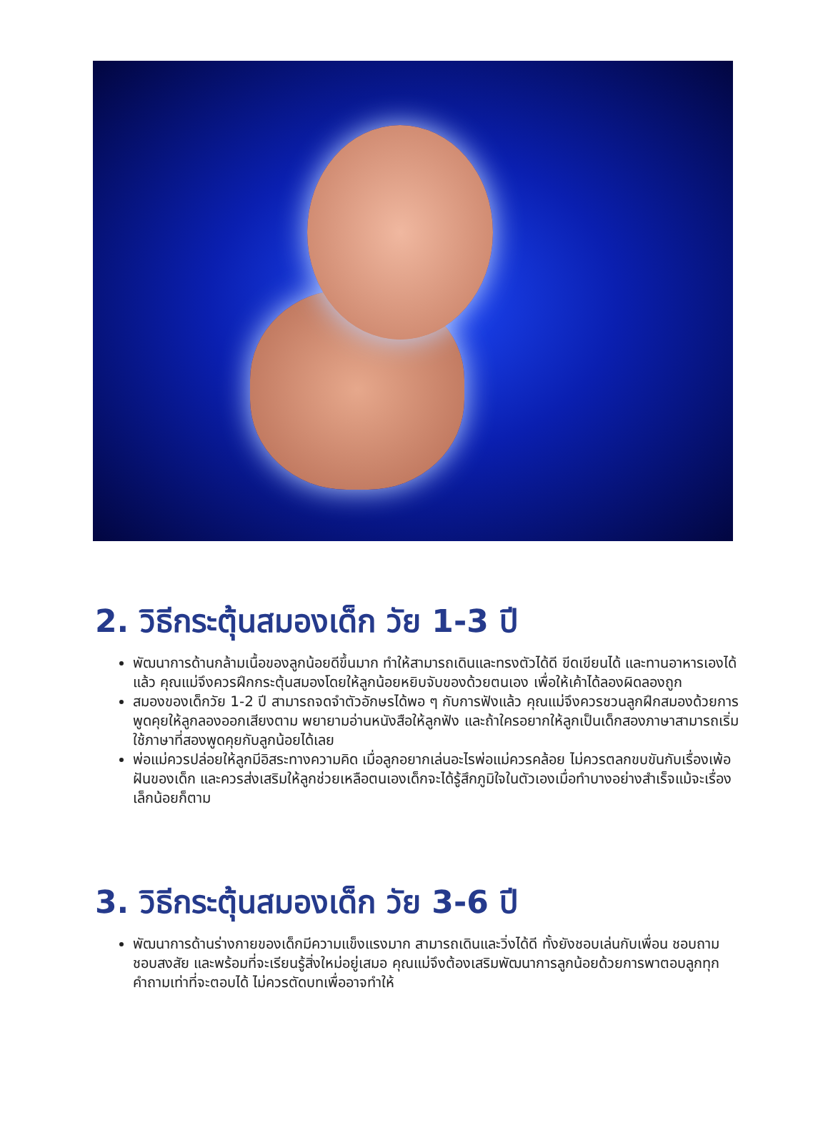2. วิธีกระตุ้นสมองเด็ก วัย 1-3 ปี
พัฒนาการด้านกล้ามเนื้อของลูกน้อยดีขึ้นมาก ทำให้สามารถเดินและทรงตัวได้ดี ขีดเขียนได้ และทานอาหารเองได้แล้ว คุณแม่จึงควรฝึกกระตุ้นสมองโดยให้ลูกน้อยหยิบจับของด้วยตนเอง เพื่อให้เค้าได้ลองผิดลองถูก
สมองของเด็กวัย 1-2 ปี สามารถจดจำตัวอักษรได้พอ ๆ กับการฟังแล้ว คุณแม่จึงควรชวนลูกฝึกสมองด้วยการพูดคุยให้ลูกลองออกเสียงตาม พยายามอ่านหนังสือให้ลูกฟัง และถ้าใครอยากให้ลูกเป็นเด็กสองภาษาสามารถเริ่มใช้ภาษาที่สองพูดคุยกับลูกน้อยได้เลย
พ่อแม่ควรปล่อยให้ลูกมีอิสระทางความคิด เมื่อลูกอยากเล่นอะไรพ่อแม่ควรคล้อย ไม่ควรตลกขบขันกับเรื่องเพ้อฝันของเด็ก และควรส่งเสริมให้ลูกช่วยเหลือตนเองเด็กจะได้รู้สึกภูมิใจในตัวเองเมื่อทำบางอย่างสำเร็จแม้จะเรื่องเล็กน้อยก็ตาม
3. วิธีกระตุ้นสมองเด็ก วัย 3-6 ปี
พัฒนาการด้านร่างกายของเด็กมีความแข็งแรงมาก สามารถเดินและวิ่งได้ดี ทั้งยังชอบเล่นกับเพื่อน ชอบถาม ชอบสงสัย และพร้อมที่จะเรียนรู้สิ่งใหม่อยู่เสมอ คุณแม่จึงต้องเสริมพัฒนาการลูกน้อยด้วยการพาตอบลูกทุกคำถามเท่าที่จะตอบได้ ไม่ควรตัดบทเพื่ออาจทำให้